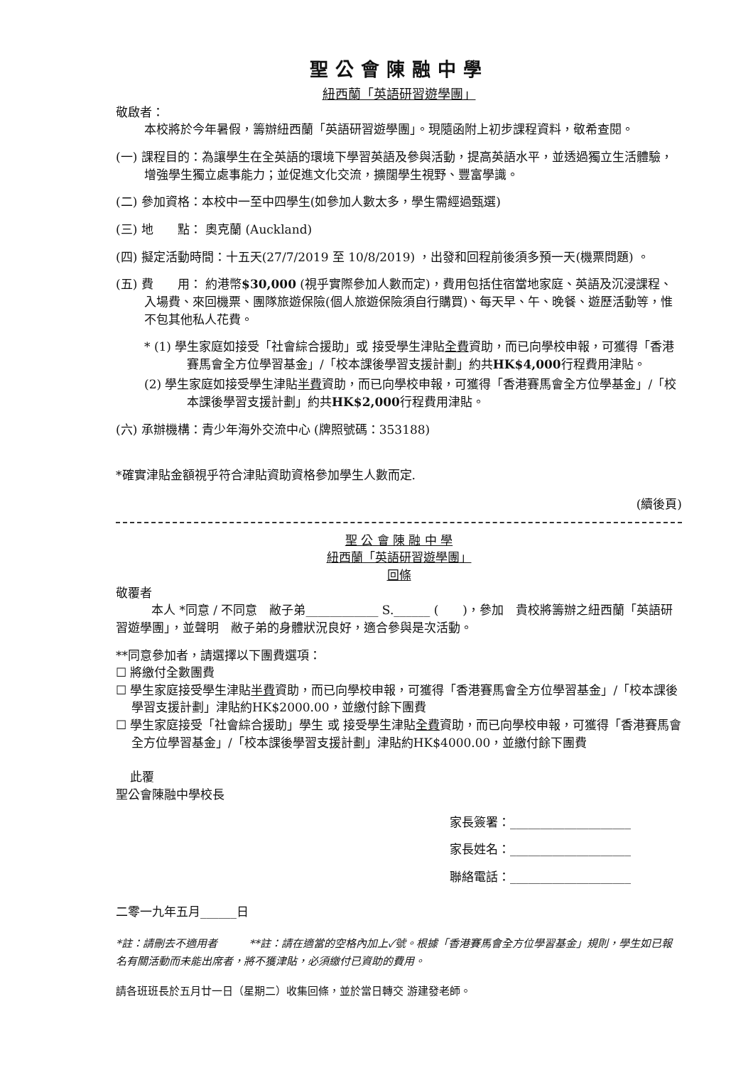聖公會陳融中學
紐西蘭「英語研習遊學團」
敬啟者：
本校將於今年暑假，籌辦紐西蘭「英語研習遊學團」。現隨函附上初步課程資料，敬希查閱。
(一) 課程目的：為讓學生在全英語的環境下學習英語及參與活動，提高英語水平，並透過獨立生活體驗，增強學生獨立處事能力；並促進文化交流，擴闊學生視野、豐富學識。
(二) 參加資格：本校中一至中四學生(如參加人數太多，學生需經過甄選)
(三) 地　　點： 奧克蘭 (Auckland)
(四) 擬定活動時間：十五天(27/7/2019 至 10/8/2019) ，出發和回程前後須多預一天(機票問題) 。
(五) 費　　用： 約港幣$30,000 (視乎實際參加人數而定)，費用包括住宿當地家庭、英語及沉浸課程、入場費、來回機票、團隊旅遊保險(個人旅遊保險須自行購買)、每天早、午、晚餐、遊歷活動等，惟不包其他私人花費。
* (1) 學生家庭如接受「社會綜合援助」或 接受學生津貼全費資助，而已向學校申報，可獲得「香港賽馬會全方位學習基金」/「校本課後學習支援計劃」約共HK$4,000行程費用津貼。
(2) 學生家庭如接受學生津貼半費資助，而已向學校申報，可獲得「香港賽馬會全方位學基金」/「校本課後學習支援計劃」約共HK$2,000行程費用津貼。
(六) 承辦機構：青少年海外交流中心 (牌照號碼：353188)
*確實津貼金額視乎符合津貼資助資格參加學生人數而定.
(續後頁)
聖 公 會 陳 融 中 學
紐西蘭「英語研習遊學團」
回條
敬覆者
本人 *同意 / 不同意　敝子弟____________ S.______ (　　)，參加　貴校將籌辦之紐西蘭「英語研習遊學團」，並聲明　敝子弟的身體狀況良好，適合參與是次活動。
**同意參加者，請選擇以下團費選項：
☐ 將繳付全數團費
☐ 學生家庭接受學生津貼半費資助，而已向學校申報，可獲得「香港賽馬會全方位學習基金」/「校本課後學習支援計劃」津貼約HK$2000.00，並繳付餘下團費
☐ 學生家庭接受「社會綜合援助」學生 或 接受學生津貼全費資助，而已向學校申報，可獲得「香港賽馬會全方位學習基金」/「校本課後學習支援計劃」津貼約HK$4000.00，並繳付餘下團費
此覆
聖公會陳融中學校長
家長簽署：____________________
家長姓名：____________________
聯絡電話：____________________
二零一九年五月______日
*註：請刪去不適用者　　　**註：請在適當的空格內加上✓號。根據「香港賽馬會全方位學習基金」規則，學生如已報名有關活動而未能出席者，將不獲津貼，必須繳付已資助的費用。
請各班班長於五月廿一日（星期二）收集回條，並於當日轉交 游建發老師。